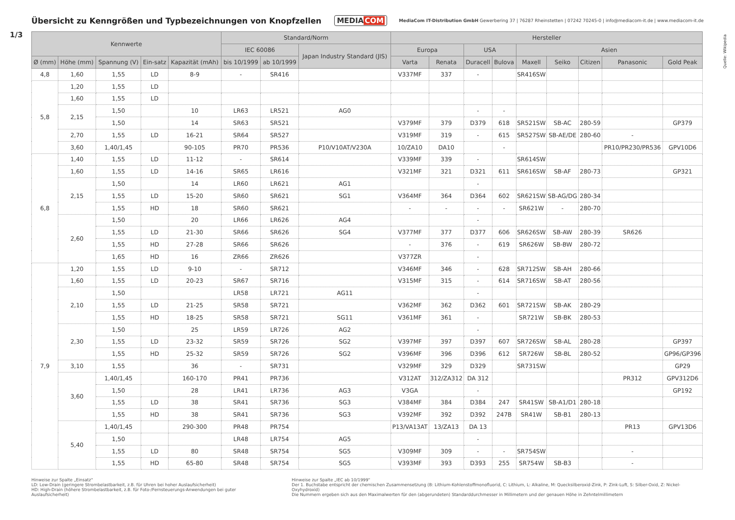Übersicht zu Kenngrößen und Typbezeichnungen von Knopfzellen
MEDIACOM
MediaCom IT-Distribution GmbH Gewerbering 37 | 76287 Rheinstetten | 07242 70245-0 | info@mediacom-it.de | www.mediacom-it.de
1/3
Quelle: Wikipedia
| Kennwerte | | | | | Standard/Norm | | | Hersteller | | | | | | | | |
| --- | --- | --- | --- | --- | --- | --- | --- | --- | --- | --- | --- | --- | --- | --- | --- | --- |
| | | | | | IEC 60086 | | Japan Industry Standard (JIS) | Europa | | USA | | Asien | | | | |
| Ø (mm) | Höhe (mm) | Spannung (V) | Ein-satz | Kapazität (mAh) | bis 10/1999 | ab 10/1999 | | Varta | Renata | Duracell | Bulova | Maxell | Seiko | Citizen | Panasonic | Gold Peak |
| 4,8 | 1,60 | 1,55 | LD | 8-9 | - | SR416 | | V337MF | 337 | - | | SR416SW | | | | |
| 5,8 | 1,20 | 1,55 | LD | | | | | | | | | | | | | |
| | 1,60 | 1,55 | LD | | | | | | | | | | | | | |
| | 2,15 | 1,50 | | 10 | LR63 | LR521 | AG0 | | | - | - | | | | | |
| | | 1,50 | | 14 | SR63 | SR521 | | V379MF | 379 | D379 | 618 | SR521SW | SB-AC | 280-59 | | GP379 |
| | 2,70 | 1,55 | LD | 16-21 | SR64 | SR527 | | V319MF | 319 | - | 615 | SR527SW | SB-AE/DE | 280-60 | - | |
| | 3,60 | 1,40/1,45 | | 90-105 | PR70 | PR536 | P10/V10AT/V230A | 10/ZA10 | DA10 | | - | | | | PR10/PR230/PR536 | GPV10D6 |
| 6,8 | 1,40 | 1,55 | LD | 11-12 | - | SR614 | | V339MF | 339 | - | | SR614SW | | | | |
| | 1,60 | 1,55 | LD | 14-16 | SR65 | LR616 | | V321MF | 321 | D321 | 611 | SR616SW | SB-AF | 280-73 | | GP321 |
| | 2,15 | 1,50 | | 14 | LR60 | LR621 | AG1 | | | - | | | | | | |
| | | 1,55 | LD | 15-20 | SR60 | SR621 | SG1 | V364MF | 364 | D364 | 602 | SR621SW | SB-AG/DG | 280-34 | | |
| | | 1,55 | HD | 18 | SR60 | SR621 | | - | - | - | - | SR621W | - | 280-70 | | |
| | 2,60 | 1,50 | | 20 | LR66 | LR626 | AG4 | | | - | | | | | | |
| | | 1,55 | LD | 21-30 | SR66 | SR626 | SG4 | V377MF | 377 | D377 | 606 | SR626SW | SB-AW | 280-39 | SR626 | |
| | | 1,55 | HD | 27-28 | SR66 | SR626 | | - | 376 | - | 619 | SR626W | SB-BW | 280-72 | | |
| | | 1,65 | HD | 16 | ZR66 | ZR626 | | V377ZR | | - | | | | | | |
| 7,9 | 1,20 | 1,55 | LD | 9-10 | - | SR712 | | V346MF | 346 | - | 628 | SR712SW | SB-AH | 280-66 | | |
| | 1,60 | 1,55 | LD | 20-23 | SR67 | SR716 | | V315MF | 315 | - | 614 | SR716SW | SB-AT | 280-56 | | |
| | 2,10 | 1,50 | | | LR58 | LR721 | AG11 | | | - | | | | | | |
| | | 1,55 | LD | 21-25 | SR58 | SR721 | | V362MF | 362 | D362 | 601 | SR721SW | SB-AK | 280-29 | | |
| | | 1,55 | HD | 18-25 | SR58 | SR721 | SG11 | V361MF | 361 | - | | SR721W | SB-BK | 280-53 | | |
| | 2,30 | 1,50 | | 25 | LR59 | LR726 | AG2 | | | - | | | | | | |
| | | 1,55 | LD | 23-32 | SR59 | SR726 | SG2 | V397MF | 397 | D397 | 607 | SR726SW | SB-AL | 280-28 | | GP397 |
| | | 1,55 | HD | 25-32 | SR59 | SR726 | SG2 | V396MF | 396 | D396 | 612 | SR726W | SB-BL | 280-52 | | GP96/GP396 |
| | 3,10 | 1,55 | | 36 | - | SR731 | | V329MF | 329 | D329 | | SR731SW | | | | GP29 |
| | 3,60 | 1,40/1,45 | | 160-170 | PR41 | PR736 | | V312AT | 312/ZA312 | DA 312 | | | | | PR312 | GPV312D6 |
| | | 1,50 | | 28 | LR41 | LR736 | AG3 | V3GA | | - | | | | | | GP192 |
| | | 1,55 | LD | 38 | SR41 | SR736 | SG3 | V384MF | 384 | D384 | 247 | SR41SW | SB-A1/D1 | 280-18 | | |
| | | 1,55 | HD | 38 | SR41 | SR736 | SG3 | V392MF | 392 | D392 | 247B | SR41W | SB-B1 | 280-13 | | |
| | 5,40 | 1,40/1,45 | | 290-300 | PR48 | PR754 | | P13/VA13AT | 13/ZA13 | DA 13 | | | | | PR13 | GPV13D6 |
| | | 1,50 | | | LR48 | LR754 | AG5 | | | - | | | | | | |
| | | 1,55 | LD | 80 | SR48 | SR754 | SG5 | V309MF | 309 | - | - | SR754SW | | | - | |
| | | 1,55 | HD | 65-80 | SR48 | SR754 | SG5 | V393MF | 393 | D393 | 255 | SR754W | SB-B3 | | - | |
Hinweise zur Spalte „Einsatz"
LD: Low-Drain (geringere Strombelastbarkeit, z.B. für Uhren bei hoher Auslaufsicherheit)
HD: High-Drain (höhere Strombelastbarkeit, z.B. für Foto-/Fernsteuerungs-Anwendungen bei guter Auslaufsicherheit)
Hinweise zur Spalte „IEC ab 10/1999"
Der 1. Buchstabe entspricht der chemischen Zusammensetzung (B: Lithium-Kohlenstoffmonofluorid, C: Lithium, L: Alkaline, M: Quecksilberoxid-Zink, P: Zink-Luft, S: Silber-Oxid, Z: Nickel-Oxyhydroxid)
Die Nummern ergeben sich aus den Maximalwerten für den (abgerundeten) Standarddurchmesser in Millimetern und der genauen Höhe in Zehntelmillimetern